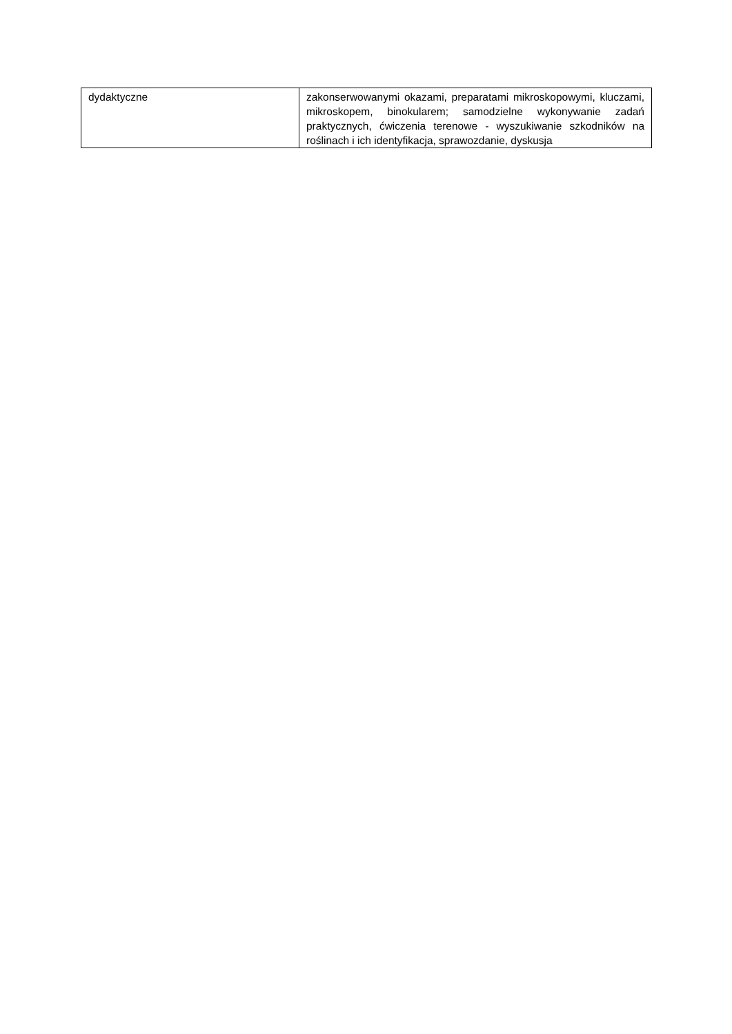| dydaktyczne | zakonserwowanymi okazami, preparatami mikroskopowymi, kluczami, mikroskopem, binokularem; samodzielne wykonywanie zadań praktycznych, ćwiczenia terenowe - wyszukiwanie szkodników na roślinach i ich identyfikacja, sprawozdanie, dyskusja |